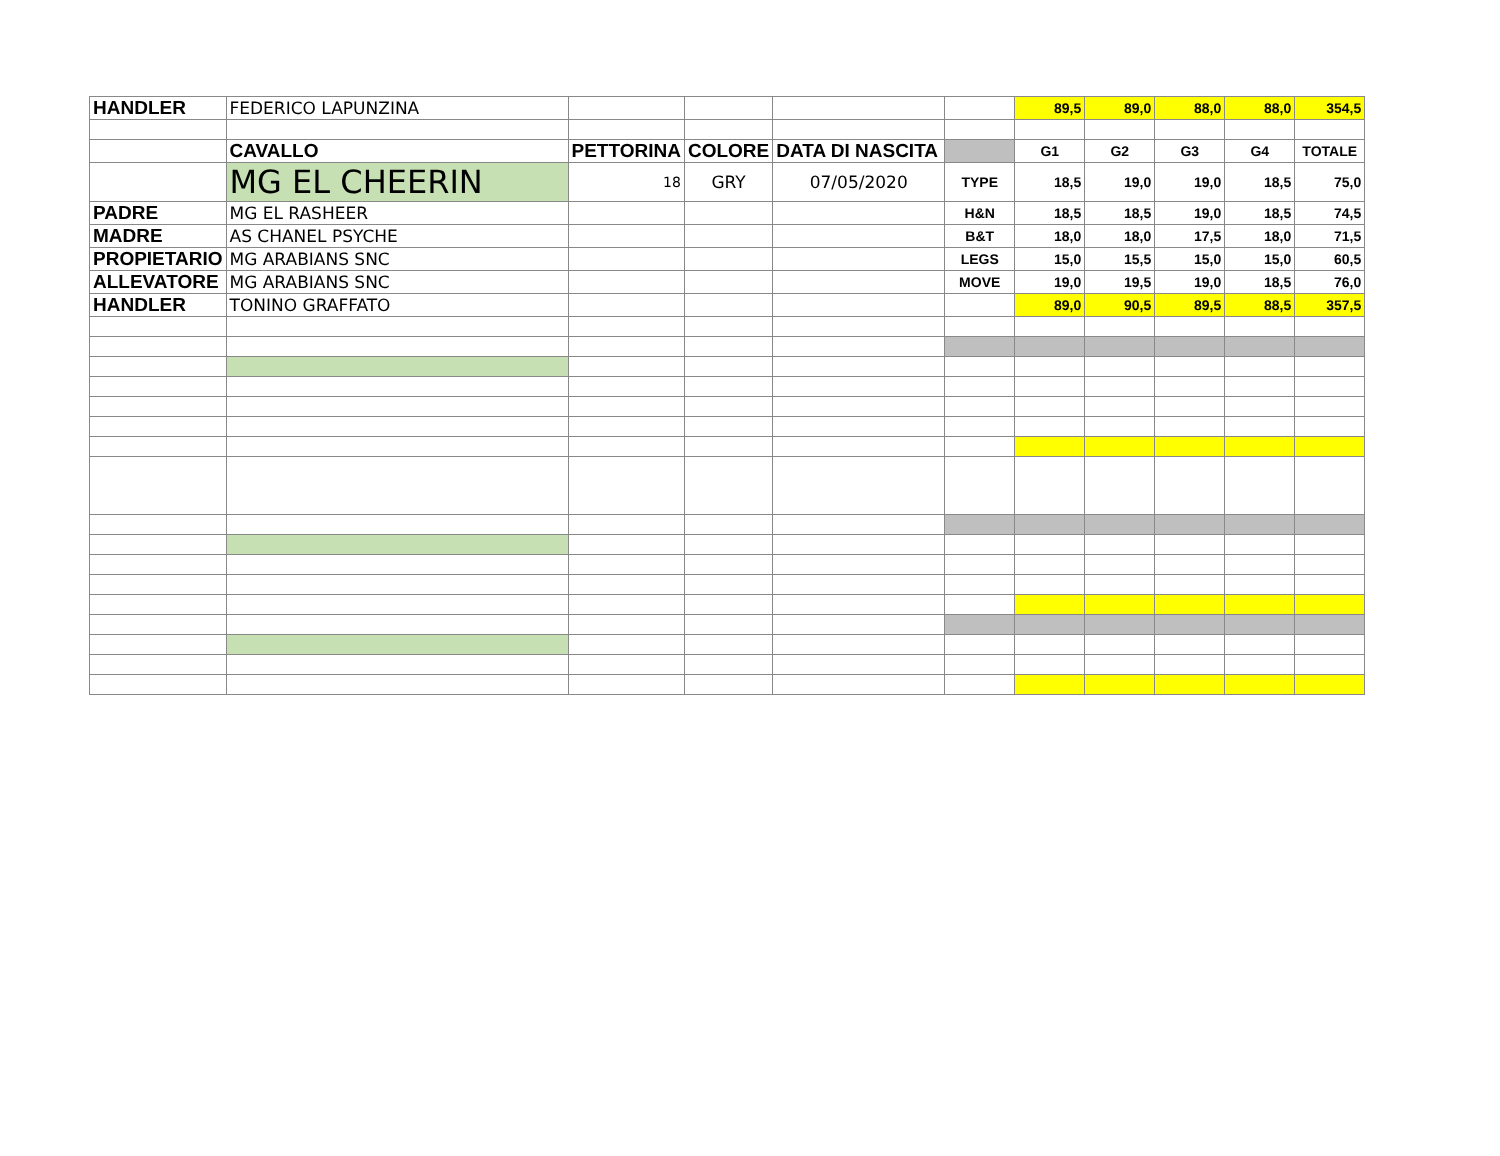| HANDLER | FEDERICO LAPUNZINA | | | | | 89,5 | 89,0 | 88,0 | 88,0 | 354,5 |
| | CAVALLO | PETTORINA | COLORE | DATA DI NASCITA | | G1 | G2 | G3 | G4 | TOTALE |
| | MG EL CHEERIN | 18 | GRY | 07/05/2020 | TYPE | 18,5 | 19,0 | 19,0 | 18,5 | 75,0 |
| PADRE | MG EL RASHEER | | | | H&N | 18,5 | 18,5 | 19,0 | 18,5 | 74,5 |
| MADRE | AS CHANEL PSYCHE | | | | B&T | 18,0 | 18,0 | 17,5 | 18,0 | 71,5 |
| PROPIETARIO | MG ARABIANS SNC | | | | LEGS | 15,0 | 15,5 | 15,0 | 15,0 | 60,5 |
| ALLEVATORE | MG ARABIANS SNC | | | | MOVE | 19,0 | 19,5 | 19,0 | 18,5 | 76,0 |
| HANDLER | TONINO GRAFFATO | | | | | 89,0 | 90,5 | 89,5 | 88,5 | 357,5 |